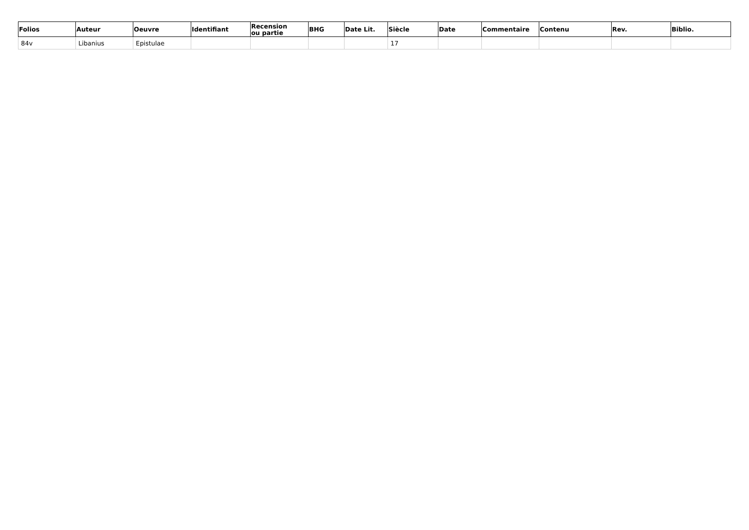| Folios | Auteur | Oeuvre | Identifiant | Recension ou partie | BHG | Date Lit. | Siècle | Date | Commentaire | Contenu | Rev. | Biblio. |
| --- | --- | --- | --- | --- | --- | --- | --- | --- | --- | --- | --- | --- |
| 84v | Libanius | Epistulae | | | | | 17 | | | | | |